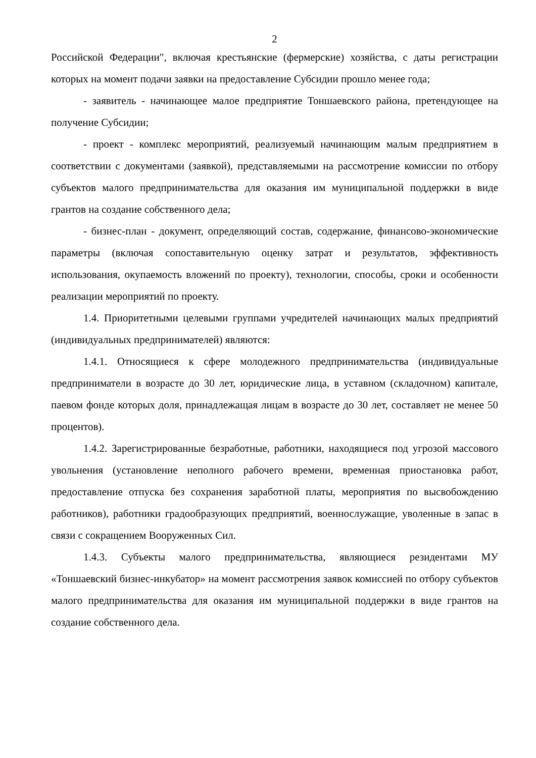2
Российской Федерации", включая крестьянские (фермерские) хозяйства, с даты регистрации которых на момент подачи заявки на предоставление Субсидии прошло менее года;
- заявитель - начинающее малое предприятие Тоншаевского района, претендующее на получение Субсидии;
- проект - комплекс мероприятий, реализуемый начинающим малым предприятием в соответствии с документами (заявкой), представляемыми на рассмотрение комиссии по отбору субъектов малого предпринимательства для оказания им муниципальной поддержки в виде грантов на создание собственного дела;
- бизнес-план - документ, определяющий состав, содержание, финансово-экономические параметры (включая сопоставительную оценку затрат и результатов, эффективность использования, окупаемость вложений по проекту), технологии, способы, сроки и особенности реализации мероприятий по проекту.
1.4. Приоритетными целевыми группами учредителей начинающих малых предприятий (индивидуальных предпринимателей) являются:
1.4.1. Относящиеся к сфере молодежного предпринимательства (индивидуальные предприниматели в возрасте до 30 лет, юридические лица, в уставном (складочном) капитале, паевом фонде которых доля, принадлежащая лицам в возрасте до 30 лет, составляет не менее 50 процентов).
1.4.2. Зарегистрированные безработные, работники, находящиеся под угрозой массового увольнения (установление неполного рабочего времени, временная приостановка работ, предоставление отпуска без сохранения заработной платы, мероприятия по высвобождению работников), работники градообразующих предприятий, военнослужащие, уволенные в запас в связи с сокращением Вооруженных Сил.
1.4.3. Субъекты малого предпринимательства, являющиеся резидентами МУ «Тоншаевский бизнес-инкубатор» на момент рассмотрения заявок комиссией по отбору субъектов малого предпринимательства для оказания им муниципальной поддержки в виде грантов на создание собственного дела.